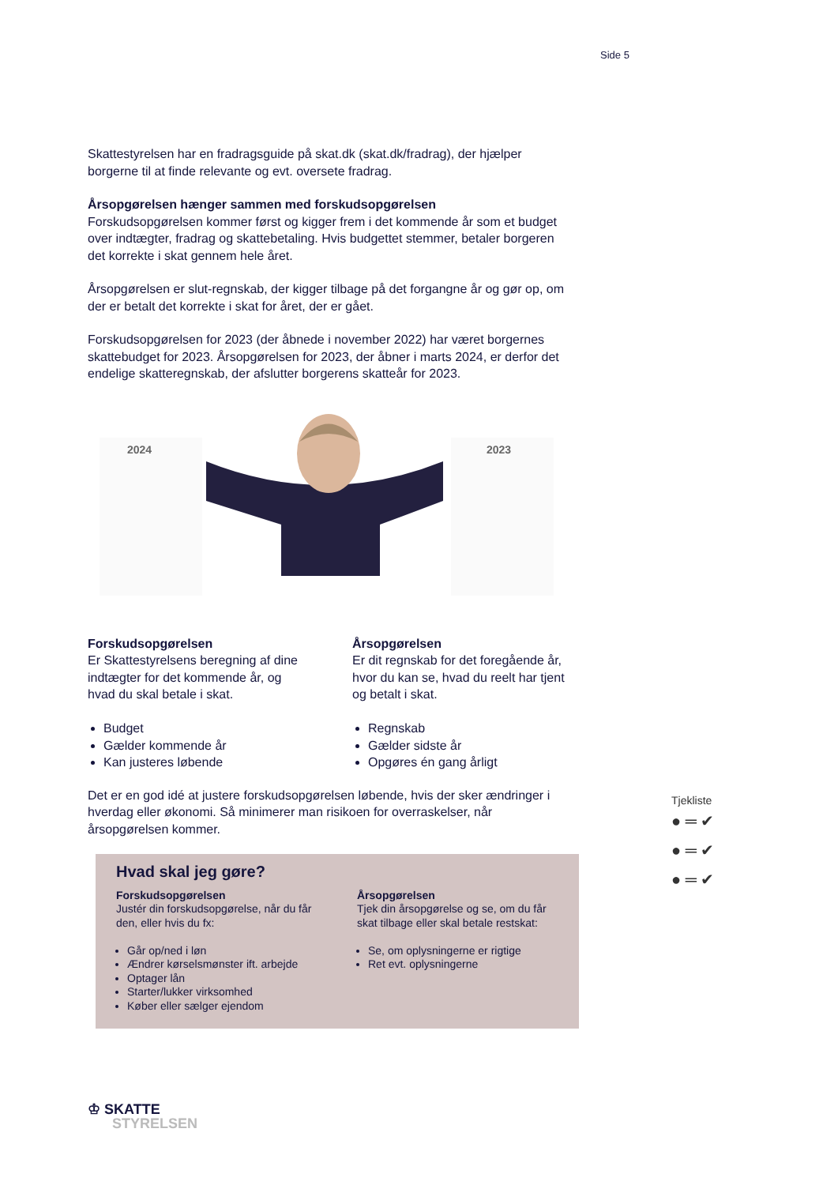Side 5
Skattestyrelsen har en fradragsguide på skat.dk (skat.dk/fradrag), der hjælper borgerne til at finde relevante og evt. oversete fradrag.
Årsopgørelsen hænger sammen med forskudsopgørelsen
Forskudsopgørelsen kommer først og kigger frem i det kommende år som et budget over indtægter, fradrag og skattebetaling. Hvis budgettet stemmer, betaler borgeren det korrekte i skat gennem hele året.
Årsopgørelsen er slut-regnskab, der kigger tilbage på det forgangne år og gør op, om der er betalt det korrekte i skat for året, der er gået.
Forskudsopgørelsen for 2023 (der åbnede i november 2022) har været borgernes skattebudget for 2023. Årsopgørelsen for 2023, der åbner i marts 2024, er derfor det endelige skatteregnskab, der afslutter borgerens skatteår for 2023.
2024
2023
Forskudsopgørelsen
Er Skattestyrelsens beregning af dine indtægter for det kommende år, og hvad du skal betale i skat.
Budget
Gælder kommende år
Kan justeres løbende
Årsopgørelsen
Er dit regnskab for det foregående år, hvor du kan se, hvad du reelt har tjent og betalt i skat.
Regnskab
Gælder sidste år
Opgøres én gang årligt
Det er en god idé at justere forskudsopgørelsen løbende, hvis der sker ændringer i hverdag eller økonomi. Så minimerer man risikoen for overraskelser, når årsopgørelsen kommer.
Hvad skal jeg gøre?
Forskudsopgørelsen
Justér din forskudsopgørelse, når du får den, eller hvis du fx:
Går op/ned i løn
Ændrer kørselsmønster ift. arbejde
Optager lån
Starter/lukker virksomhed
Køber eller sælger ejendom
Årsopgørelsen
Tjek din årsopgørelse og se, om du får skat tilbage eller skal betale restskat:
Se, om oplysningerne er rigtige
Ret evt. oplysningerne
Tjekliste
● ═ ✔
● ═ ✔
● ═ ✔
♔ SKATTE
STYRELSEN